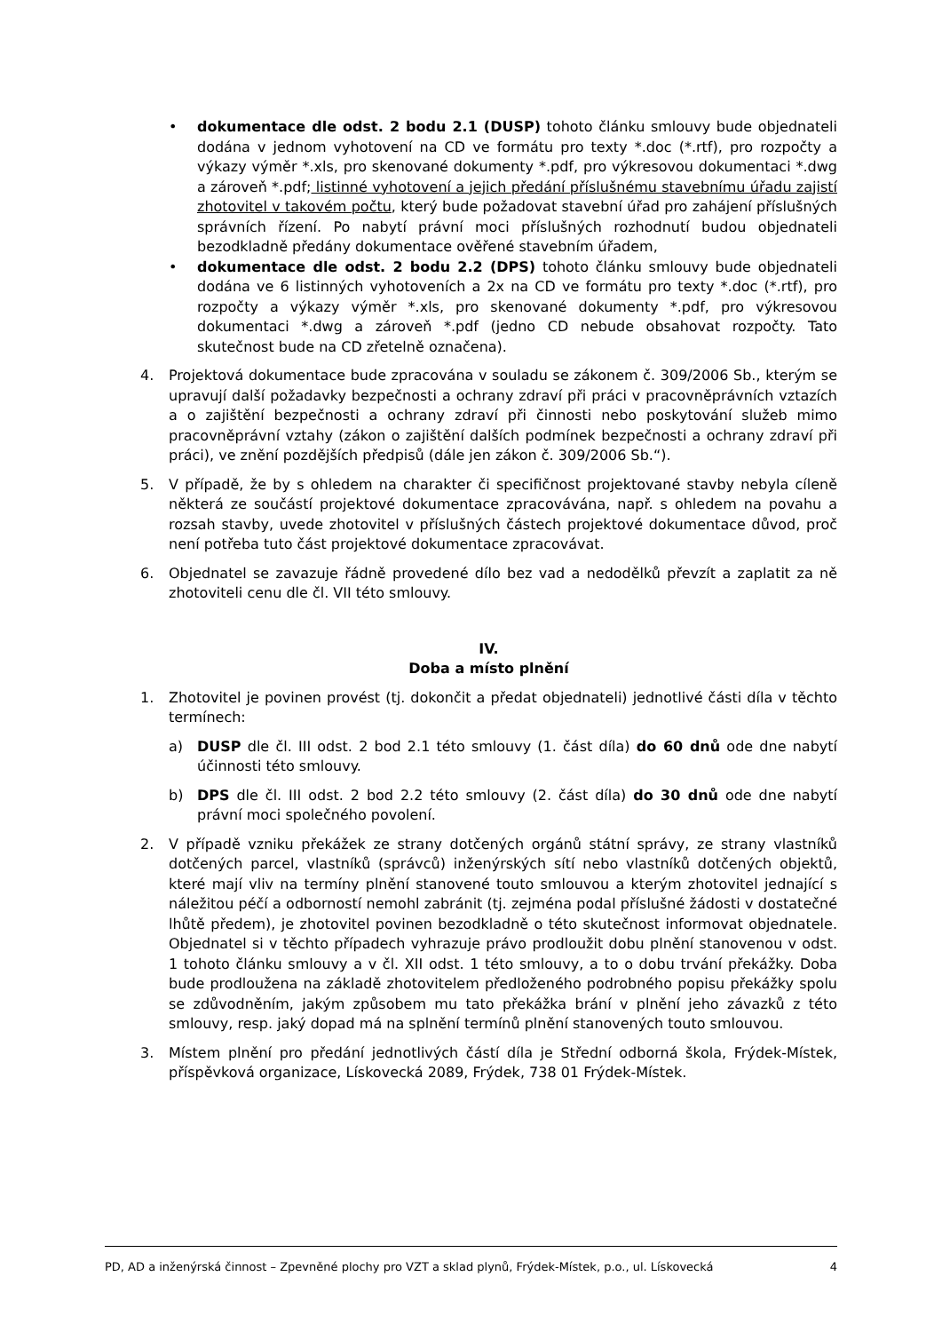• dokumentace dle odst. 2 bodu 2.1 (DUSP) tohoto článku smlouvy bude objednateli dodána v jednom vyhotovení na CD ve formátu pro texty *.doc (*.rtf), pro rozpočty a výkazy výměr *.xls, pro skenované dokumenty *.pdf, pro výkresovou dokumentaci *.dwg a zároveň *.pdf; listinné vyhotovení a jejich předání příslušnému stavebnímu úřadu zajistí zhotovitel v takovém počtu, který bude požadovat stavební úřad pro zahájení příslušných správních řízení. Po nabytí právní moci příslušných rozhodnutí budou objednateli bezodkladně předány dokumentace ověřené stavebním úřadem,
• dokumentace dle odst. 2 bodu 2.2 (DPS) tohoto článku smlouvy bude objednateli dodána ve 6 listinných vyhotoveních a 2x na CD ve formátu pro texty *.doc (*.rtf), pro rozpočty a výkazy výměr *.xls, pro skenované dokumenty *.pdf, pro výkresovou dokumentaci *.dwg a zároveň *.pdf (jedno CD nebude obsahovat rozpočty. Tato skutečnost bude na CD zřetelně označena).
4. Projektová dokumentace bude zpracována v souladu se zákonem č. 309/2006 Sb., kterým se upravují další požadavky bezpečnosti a ochrany zdraví při práci v pracovněprávních vztazích a o zajištění bezpečnosti a ochrany zdraví při činnosti nebo poskytování služeb mimo pracovněprávní vztahy (zákon o zajištění dalších podmínek bezpečnosti a ochrany zdraví při práci), ve znění pozdějších předpisů (dále jen zákon č. 309/2006 Sb.“).
5. V případě, že by s ohledem na charakter či specifičnost projektované stavby nebyla cíleně některá ze součástí projektové dokumentace zpracovávána, např. s ohledem na povahu a rozsah stavby, uvede zhotovitel v příslušných částech projektové dokumentace důvod, proč není potřeba tuto část projektové dokumentace zpracovávat.
6. Objednatel se zavazuje řádně provedené dílo bez vad a nedodělků převzít a zaplatit za ně zhotoviteli cenu dle čl. VII této smlouvy.
IV.
Doba a místo plnění
1. Zhotovitel je povinen provést (tj. dokončit a předat objednateli) jednotlivé části díla v těchto termínech:
a) DUSP dle čl. III odst. 2 bod 2.1 této smlouvy (1. část díla) do 60 dnů ode dne nabytí účinnosti této smlouvy.
b) DPS dle čl. III odst. 2 bod 2.2 této smlouvy (2. část díla) do 30 dnů ode dne nabytí právní moci společného povolení.
2. V případě vzniku překážek ze strany dotčených orgánů státní správy, ze strany vlastníků dotčených parcel, vlastníků (správců) inženýrských sítí nebo vlastníků dotčených objektů, které mají vliv na termíny plnění stanovené touto smlouvou a kterým zhotovitel jednající s náležitou péčí a odborností nemohl zabránit (tj. zejména podal příslušné žádosti v dostatečné lhůtě předem), je zhotovitel povinen bezodkladně o této skutečnost informovat objednatele. Objednatel si v těchto případech vyhrazuje právo prodloužit dobu plnění stanovenou v odst. 1 tohoto článku smlouvy a v čl. XII odst. 1 této smlouvy, a to o dobu trvání překážky. Doba bude prodloužena na základě zhotovitelem předloženého podrobného popisu překážky spolu se zdůvodněním, jakým způsobem mu tato překážka brání v plnění jeho závazků z této smlouvy, resp. jaký dopad má na splnění termínů plnění stanovených touto smlouvou.
3. Místem plnění pro předání jednotlivých částí díla je Střední odborná škola, Frýdek-Místek, příspěvková organizace, Lískovecká 2089, Frýdek, 738 01 Frýdek-Místek.
PD, AD a inženýrská činnost – Zpevněné plochy pro VZT a sklad plynů, Frýdek-Místek, p.o., ul. Lískovecká 4